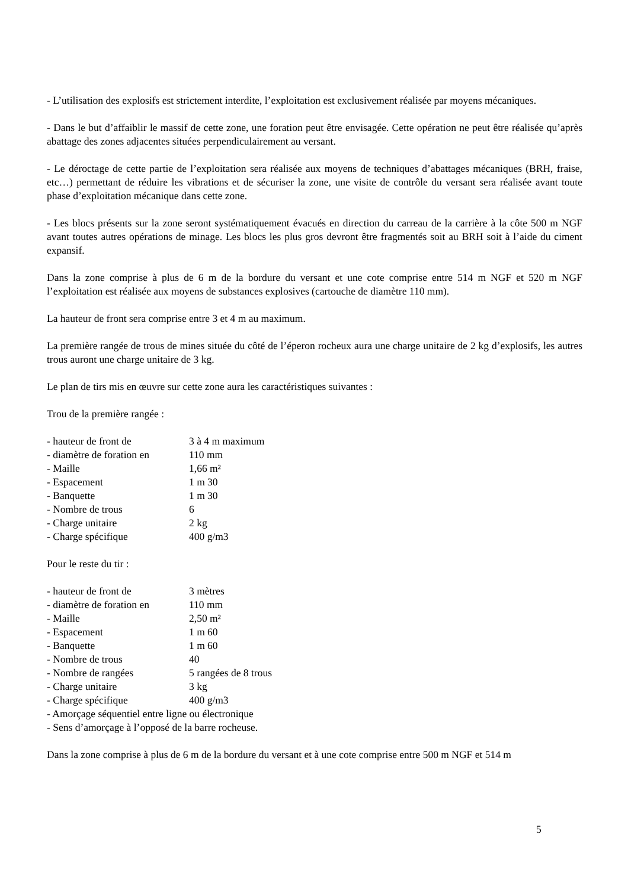- L’utilisation des explosifs est strictement interdite, l’exploitation est exclusivement réalisée par moyens mécaniques.
- Dans le but d’affaiblir le massif de cette zone, une foration peut être envisagée. Cette opération ne peut être réalisée qu’après abattage des zones adjacentes situées perpendiculairement au versant.
- Le déroctage de cette partie de l’exploitation sera réalisée aux moyens de techniques d’abattages mécaniques (BRH, fraise, etc…) permettant de réduire les vibrations et de sécuriser la zone, une visite de contrôle du versant sera réalisée avant toute phase d’exploitation mécanique dans cette zone.
- Les blocs présents sur la zone seront systématiquement évacués en direction du carreau de la carrière à la côte 500 m NGF avant toutes autres opérations de minage. Les blocs les plus gros devront être fragmentés soit au BRH soit à l’aide du ciment expansif.
Dans la zone comprise à plus de 6 m de la bordure du versant et une cote comprise entre 514 m NGF et 520 m NGF l’exploitation est réalisée aux moyens de substances explosives (cartouche de diamètre 110 mm).
La hauteur de front sera comprise entre 3 et 4 m au maximum.
La première rangée de trous de mines située du côté de l’éperon rocheux aura une charge unitaire de 2 kg d’explosifs, les autres trous auront une charge unitaire de 3 kg.
Le plan de tirs mis en œuvre sur cette zone aura les caractéristiques suivantes :
Trou de la première rangée :
| - hauteur de front de | 3 à 4 m maximum |
| - diamètre de foration en | 110 mm |
| - Maille | 1,66 m² |
| - Espacement | 1 m 30 |
| - Banquette | 1 m 30 |
| - Nombre de trous | 6 |
| - Charge unitaire | 2 kg |
| - Charge spécifique | 400 g/m3 |
Pour le reste du tir :
| - hauteur de front de | 3 mètres |
| - diamètre de foration en | 110 mm |
| - Maille | 2,50 m² |
| - Espacement | 1 m 60 |
| - Banquette | 1 m 60 |
| - Nombre de trous | 40 |
| - Nombre de rangées | 5 rangées de 8 trous |
| - Charge unitaire | 3 kg |
| - Charge spécifique | 400 g/m3 |
| - Amorçage séquentiel entre ligne ou électronique | |
| - Sens d’amorçage à l’opposé de la barre rocheuse. | |
Dans la zone comprise à plus de 6 m de la bordure du versant et à une cote comprise entre 500 m NGF et 514 m
5